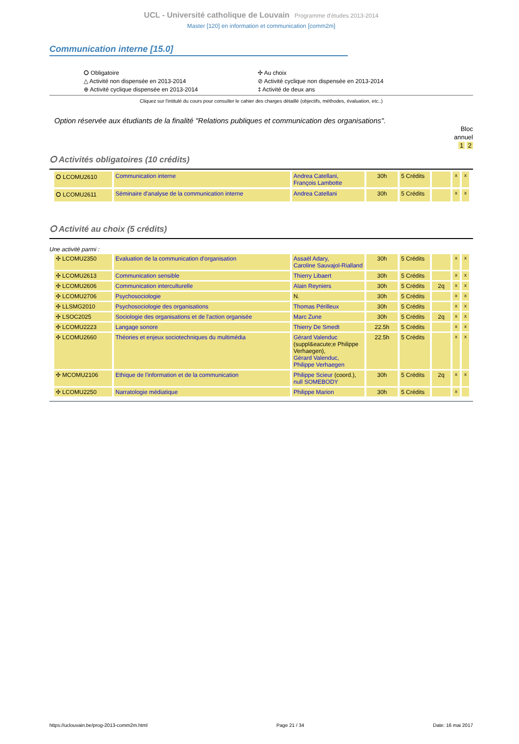UCL - Université catholique de Louvain Programme d'études 2013-2014
Master [120] en information et communication [comm2m]
Communication interne [15.0]
⭘ Obligatoire
△ Activité non dispensée en 2013-2014
⊕ Activité cyclique dispensée en 2013-2014
✣ Au choix
⊘ Activité cyclique non dispensée en 2013-2014
‡ Activité de deux ans
Cliquez sur l'intitulé du cours pour consulter le cahier des charges détaillé (objectifs, méthodes, évaluation, etc..)
Option réservée aux étudiants de la finalité "Relations publiques et communication des organisations".
Bloc
annuel
1 2
⭘ Activités obligatoires (10 crédits)
| ⭘ LCOMU2610 | Communication interne | Andrea Catellani, François Lambotte | 30h | 5 Crédits | | x | x |
| ⭘ LCOMU2611 | Séminaire d'analyse de la communication interne | Andrea Catellani | 30h | 5 Crédits | | x | x |
⭘ Activité au choix (5 crédits)
Une activité parmi :
| ✣ LCOMU2350 | Evaluation de la communication d'organisation | Assaël Adary, Caroline Sauvajol-Rialland | 30h | 5 Crédits | | x | x |
| ✣ LCOMU2613 | Communication sensible | Thierry Libaert | 30h | 5 Crédits | | x | x |
| ✣ LCOMU2606 | Communication interculturelle | Alain Reyniers | 30h | 5 Crédits | 2q | x | x |
| ✣ LCOMU2706 | Psychosociologie | N. | 30h | 5 Crédits | | x | x |
| ✣ LLSMG2010 | Psychosociologie des organisations | Thomas Périlleux | 30h | 5 Crédits | | x | x |
| ✣ LSOC2025 | Sociologie des organisations et de l'action organisée | Marc Zune | 30h | 5 Crédits | 2q | x | x |
| ✣ LCOMU2223 | Langage sonore | Thierry De Smedt | 22.5h | 5 Crédits | | x | x |
| ✣ LCOMU2660 | Théories et enjeux sociotechniques du multimédia | Gérard Valenduc (suppl&eacute;e Philippe Verhaegen), Gérard Valenduc, Philippe Verhaegen | 22.5h | 5 Crédits | | x | x |
| ✣ MCOMU2106 | Ethique de l'information et de la communication | Philippe Scieur (coord.), null SOMEBODY | 30h | 5 Crédits | 2q | x | x |
| ✣ LCOMU2250 | Narratologie médiatique | Philippe Marion | 30h | 5 Crédits | | x | |
https://uclouvain.be/prog-2013-comm2m.html Page 21 / 34 Date: 16 mai 2017